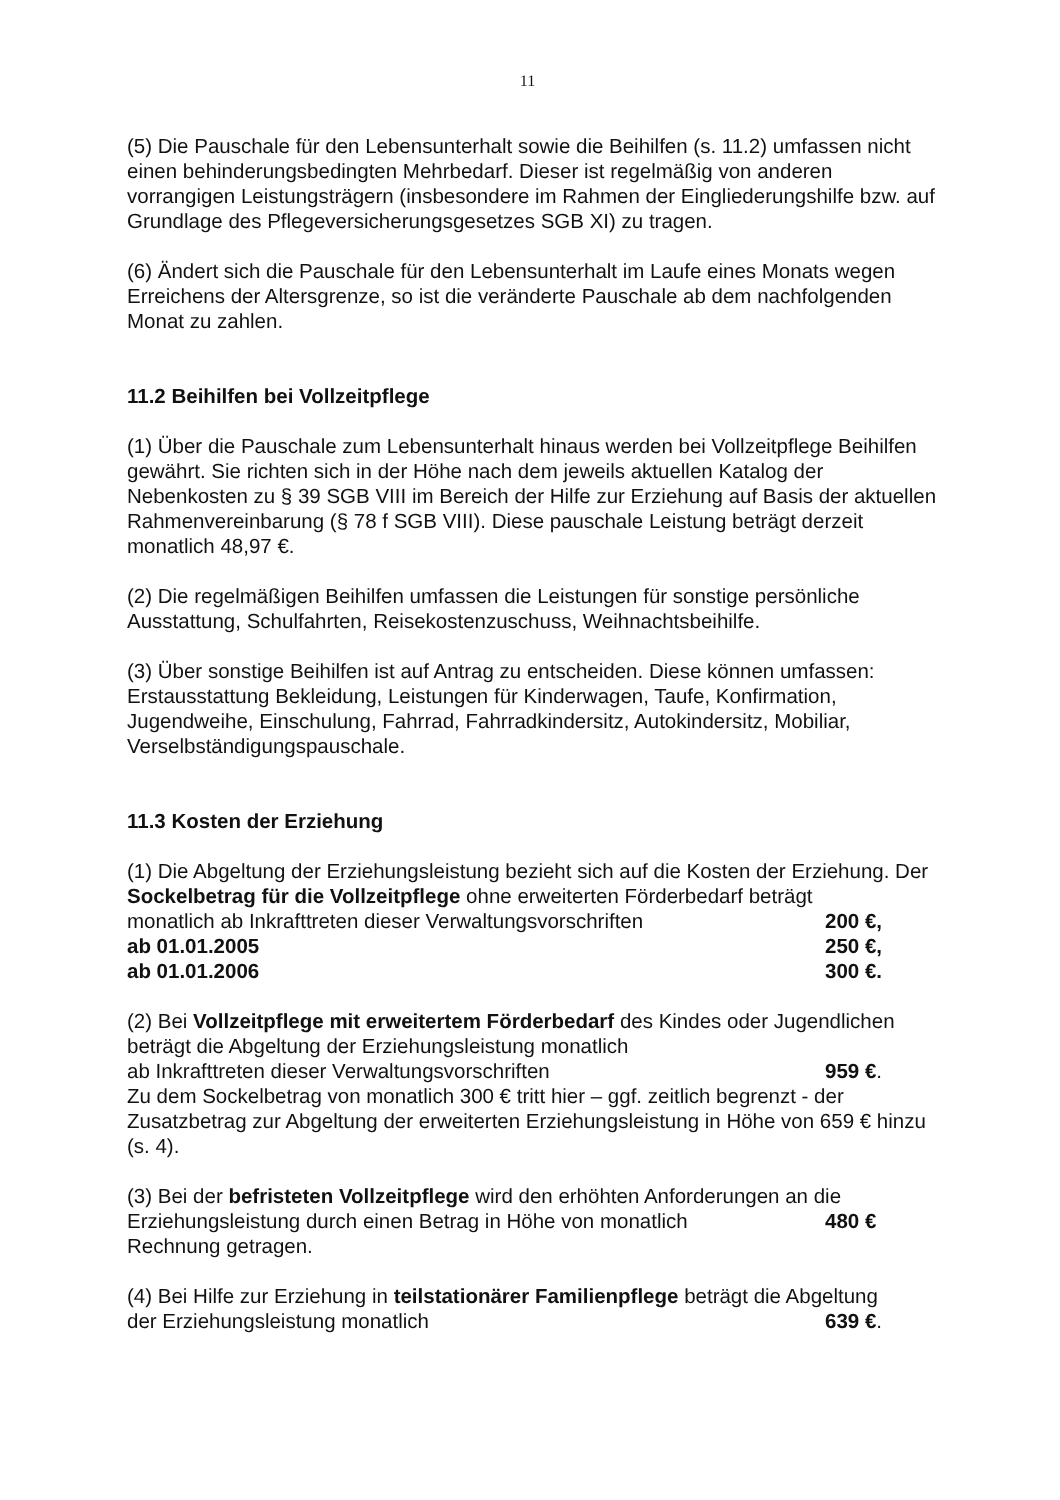11
(5) Die Pauschale für den Lebensunterhalt sowie die Beihilfen (s. 11.2) umfassen nicht einen behinderungsbedingten Mehrbedarf. Dieser ist regelmäßig von anderen vorrangigen Leistungsträgern (insbesondere im Rahmen der Eingliederungshilfe bzw. auf Grundlage des Pflegeversicherungsgesetzes SGB XI) zu tragen.
(6) Ändert sich die Pauschale für den Lebensunterhalt im Laufe eines Monats wegen Erreichens der Altersgrenze, so ist die veränderte Pauschale ab dem nachfolgenden Monat zu zahlen.
11.2 Beihilfen bei Vollzeitpflege
(1) Über die Pauschale zum Lebensunterhalt hinaus werden bei Vollzeitpflege Beihilfen gewährt. Sie richten sich in der Höhe nach dem jeweils aktuellen Katalog der Nebenkosten zu § 39 SGB VIII im Bereich der Hilfe zur Erziehung auf Basis der aktuellen Rahmenvereinbarung (§ 78 f SGB VIII). Diese pauschale Leistung beträgt derzeit monatlich 48,97 €.
(2) Die regelmäßigen Beihilfen umfassen die Leistungen für sonstige persönliche Ausstattung, Schulfahrten, Reisekostenzuschuss, Weihnachtsbeihilfe.
(3) Über sonstige Beihilfen ist auf Antrag zu entscheiden. Diese können umfassen: Erstausstattung Bekleidung, Leistungen für Kinderwagen, Taufe, Konfirmation, Jugendweihe, Einschulung, Fahrrad, Fahrradkindersitz, Autokindersitz, Mobiliar, Verselbständigungspauschale.
11.3 Kosten der Erziehung
(1) Die Abgeltung der Erziehungsleistung bezieht sich auf die Kosten der Erziehung. Der Sockelbetrag für die Vollzeitpflege ohne erweiterten Förderbedarf beträgt
monatlich ab Inkrafttreten dieser Verwaltungsvorschriften 200 €,
ab 01.01.2005 250 €,
ab 01.01.2006 300 €.
(2) Bei Vollzeitpflege mit erweitertem Förderbedarf des Kindes oder Jugendlichen beträgt die Abgeltung der Erziehungsleistung monatlich
ab Inkrafttreten dieser Verwaltungsvorschriften 959 €.
Zu dem Sockelbetrag von monatlich 300 € tritt hier – ggf. zeitlich begrenzt - der Zusatzbetrag zur Abgeltung der erweiterten Erziehungsleistung in Höhe von 659 € hinzu (s. 4).
(3) Bei der befristeten Vollzeitpflege wird den erhöhten Anforderungen an die
Erziehungsleistung durch einen Betrag in Höhe von monatlich 480 €
Rechnung getragen.
(4) Bei Hilfe zur Erziehung in teilstationärer Familienpflege beträgt die Abgeltung
der Erziehungsleistung monatlich 639 €.